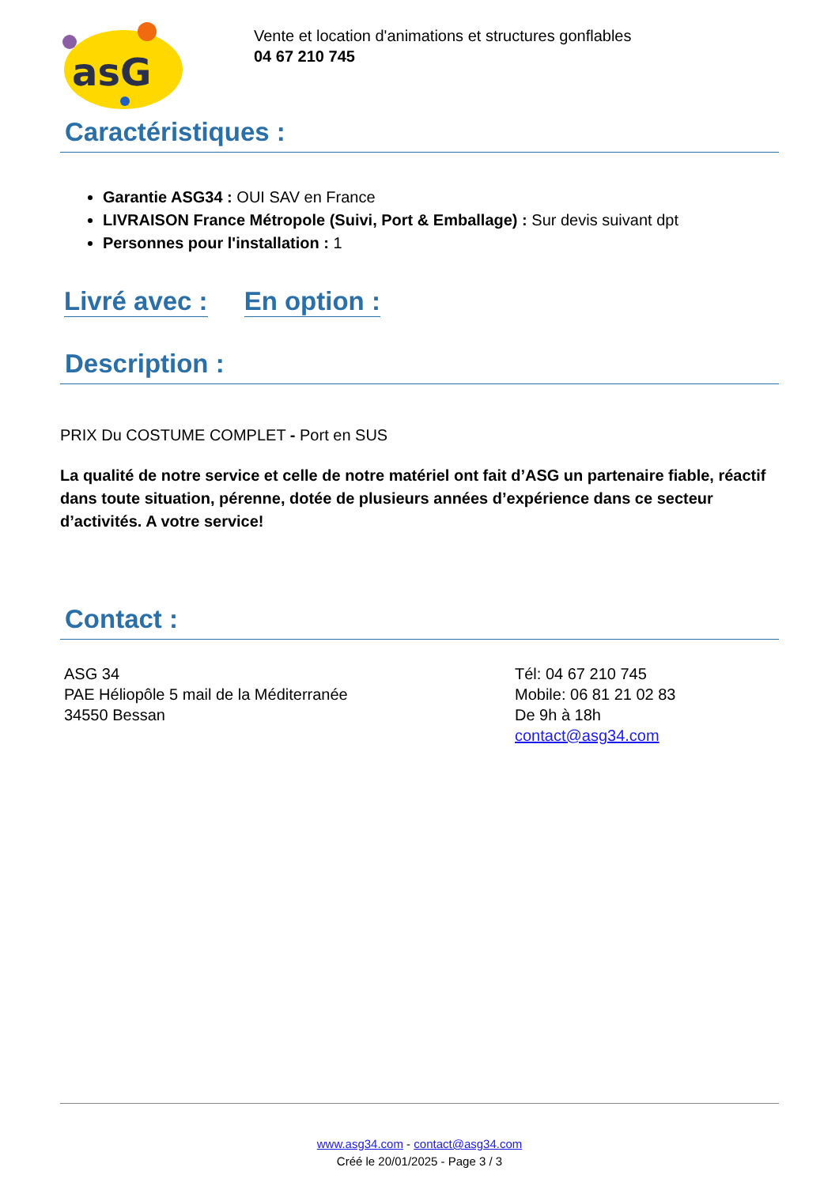asG
Vente et location d'animations et structures gonflables
04 67 210 745
Caractéristiques :
Garantie ASG34 : OUI SAV en France
LIVRAISON France Métropole (Suivi, Port & Emballage) : Sur devis suivant dpt
Personnes pour l'installation : 1
Livré avec : En option :
Description :
PRIX Du COSTUME COMPLET - Port en SUS
La qualité de notre service et celle de notre matériel ont fait d’ASG un partenaire fiable, réactif dans toute situation, pérenne, dotée de plusieurs années d’expérience dans ce secteur d’activités. A votre service!
Contact :
ASG 34
PAE Héliopôle 5 mail de la Méditerranée
34550 Bessan
Tél: 04 67 210 745
Mobile: 06 81 21 02 83
De 9h à 18h
contact@asg34.com
www.asg34.com - contact@asg34.com
Créé le 20/01/2025 - Page 3 / 3